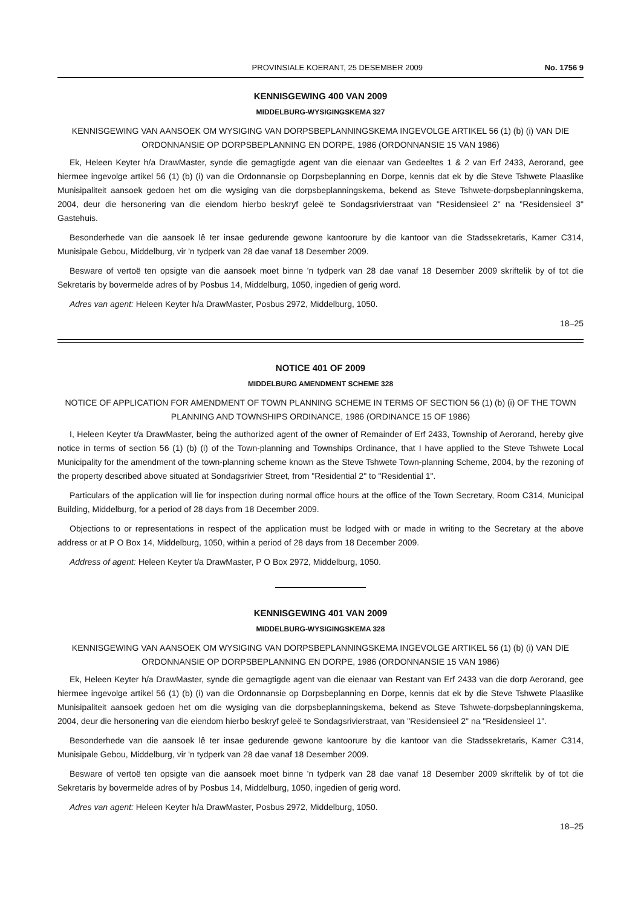PROVINSIALE KOERANT, 25 DESEMBER 2009 No. 1756 9
KENNISGEWING 400 VAN 2009
MIDDELBURG-WYSIGINGSKEMA 327
KENNISGEWING VAN AANSOEK OM WYSIGING VAN DORPSBEPLANNINGSKEMA INGEVOLGE ARTIKEL 56 (1) (b) (i) VAN DIE ORDONNANSIE OP DORPSBEPLANNING EN DORPE, 1986 (ORDONNANSIE 15 VAN 1986)
Ek, Heleen Keyter h/a DrawMaster, synde die gemagtigde agent van die eienaar van Gedeeltes 1 & 2 van Erf 2433, Aerorand, gee hiermee ingevolge artikel 56 (1) (b) (i) van die Ordonnansie op Dorpsbeplanning en Dorpe, kennis dat ek by die Steve Tshwete Plaaslike Munisipaliteit aansoek gedoen het om die wysiging van die dorpsbeplanningskema, bekend as Steve Tshwete-dorpsbeplanningskema, 2004, deur die hersonering van die eiendom hierbo beskryf geleë te Sondagsrivierstraat van "Residensieel 2" na "Residensieel 3" Gastehuis.
Besonderhede van die aansoek lê ter insae gedurende gewone kantoorure by die kantoor van die Stadssekretaris, Kamer C314, Munisipale Gebou, Middelburg, vir 'n tydperk van 28 dae vanaf 18 Desember 2009.
Besware of vertoë ten opsigte van die aansoek moet binne 'n tydperk van 28 dae vanaf 18 Desember 2009 skriftelik by of tot die Sekretaris by bovermelde adres of by Posbus 14, Middelburg, 1050, ingedien of gerig word.
Adres van agent: Heleen Keyter h/a DrawMaster, Posbus 2972, Middelburg, 1050.
18–25
NOTICE 401 OF 2009
MIDDELBURG AMENDMENT SCHEME 328
NOTICE OF APPLICATION FOR AMENDMENT OF TOWN PLANNING SCHEME IN TERMS OF SECTION 56 (1) (b) (i) OF THE TOWN PLANNING AND TOWNSHIPS ORDINANCE, 1986 (ORDINANCE 15 OF 1986)
I, Heleen Keyter t/a DrawMaster, being the authorized agent of the owner of Remainder of Erf 2433, Township of Aerorand, hereby give notice in terms of section 56 (1) (b) (i) of the Town-planning and Townships Ordinance, that I have applied to the Steve Tshwete Local Municipality for the amendment of the town-planning scheme known as the Steve Tshwete Town-planning Scheme, 2004, by the rezoning of the property described above situated at Sondagsrivier Street, from "Residential 2" to "Residential 1".
Particulars of the application will lie for inspection during normal office hours at the office of the Town Secretary, Room C314, Municipal Building, Middelburg, for a period of 28 days from 18 December 2009.
Objections to or representations in respect of the application must be lodged with or made in writing to the Secretary at the above address or at P O Box 14, Middelburg, 1050, within a period of 28 days from 18 December 2009.
Address of agent: Heleen Keyter t/a DrawMaster, P O Box 2972, Middelburg, 1050.
KENNISGEWING 401 VAN 2009
MIDDELBURG-WYSIGINGSKEMA 328
KENNISGEWING VAN AANSOEK OM WYSIGING VAN DORPSBEPLANNINGSKEMA INGEVOLGE ARTIKEL 56 (1) (b) (i) VAN DIE ORDONNANSIE OP DORPSBEPLANNING EN DORPE, 1986 (ORDONNANSIE 15 VAN 1986)
Ek, Heleen Keyter h/a DrawMaster, synde die gemagtigde agent van die eienaar van Restant van Erf 2433 van die dorp Aerorand, gee hiermee ingevolge artikel 56 (1) (b) (i) van die Ordonnansie op Dorpsbeplanning en Dorpe, kennis dat ek by die Steve Tshwete Plaaslike Munisipaliteit aansoek gedoen het om die wysiging van die dorpsbeplanningskema, bekend as Steve Tshwete-dorpsbeplanningskema, 2004, deur die hersonering van die eiendom hierbo beskryf geleë te Sondagsrivierstraat, van "Residensieel 2" na "Residensieel 1".
Besonderhede van die aansoek lê ter insae gedurende gewone kantoorure by die kantoor van die Stadssekretaris, Kamer C314, Munisipale Gebou, Middelburg, vir 'n tydperk van 28 dae vanaf 18 Desember 2009.
Besware of vertoë ten opsigte van die aansoek moet binne 'n tydperk van 28 dae vanaf 18 Desember 2009 skriftelik by of tot die Sekretaris by bovermelde adres of by Posbus 14, Middelburg, 1050, ingedien of gerig word.
Adres van agent: Heleen Keyter h/a DrawMaster, Posbus 2972, Middelburg, 1050.
18–25